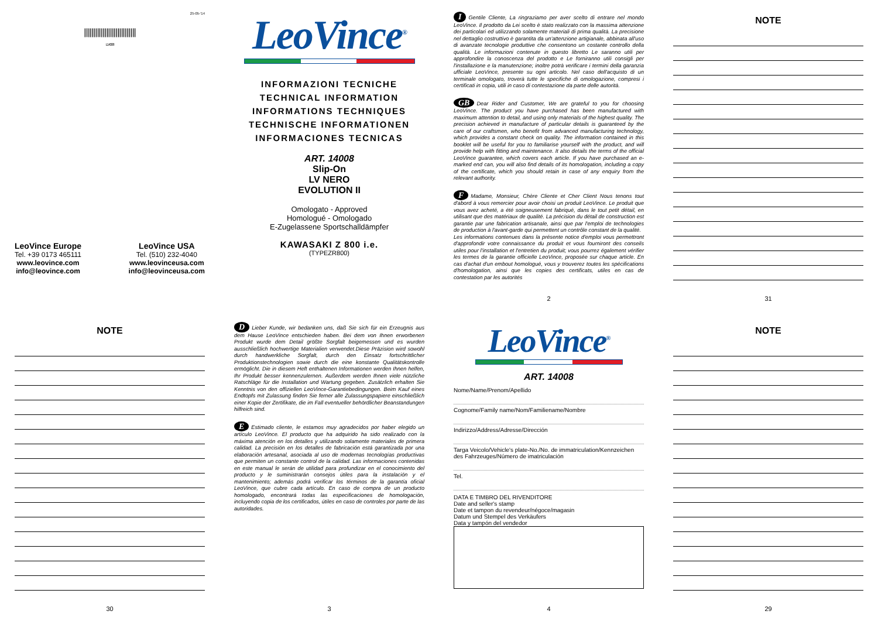25-05-'14
||||||||||||||||||||||||||||
L14008
LeoVince Europe
Tel. +39 0173 465111
www.leovince.com
info@leovince.com
LeoVince USA
Tel. (510) 232-4040
www.leovinceusa.com
info@leovinceusa.com
LeoVince<sup>®</sup>
INFORMAZIONI TECNICHE
TECHNICAL INFORMATION
INFORMATIONS TECHNIQUES
TECHNISCHE INFORMATIONEN
INFORMACIONES TECNICAS
ART. 14008
Slip-On
LV NERO
EVOLUTION II
Omologato - Approved
Homologué - Omologado
E-Zugelassene Sportschalldämpfer
KAWASAKI Z 800 i.e.
(TYPEZR800)
I Gentile Cliente, La ringraziamo per aver scelto di entrare nel mondo LeoVince. Il prodotto da Lei scelto è stato realizzato con la massima attenzione dei particolari ed utilizzando solamente materiali di prima qualità. La precisione nel dettaglio costruttivo è garantita da un'attenzione artigianale, abbinata all'uso di avanzate tecnologie produttive che consentono un costante controllo della qualità. Le informazioni contenute in questo libretto Le saranno utili per approfondire la conoscenza del prodotto e Le forniranno utili consigli per l'installazione e la manutenzione; inoltre potrà verificare i termini della garanzia ufficiale LeoVince, presente su ogni articolo. Nel caso dell'acquisto di un terminale omologato, troverà tutte le specifiche di omologazione, compresi i certificati in copia, utili in caso di contestazione da parte delle autorità.
GB Dear Rider and Customer, We are grateful to you for choosing LeoVince. The product you have purchased has been manufactured with maximum attention to detail, and using only materials of the highest quality. The precision achieved in manufacture of particular details is guaranteed by the care of our craftsmen, who benefit from advanced manufacturing technology, which provides a constant check on quality. The information contained in this booklet will be useful for you to familiarise yourself with the product, and will provide help with fitting and maintenance. It also details the terms of the official LeoVince guarantee, which covers each article. If you have purchased an e-marked end can, you will also find details of its homologation, including a copy of the certificate, which you should retain in case of any enquiry from the relevant authority.
F Madame, Monsieur, Chère Cliente et Cher Client Nous tenons tout d'abord à vous remercier pour avoir choisi un produit LeoVince. Le produit que vous avez acheté, a été soigneusement fabriqué, dans le tout petit détail, en utilisant que des matériaux de qualité. La précision du détail de construction est garantie par une fabrication artisanale, ainsi que par l'emploi de technologies de production à l'avant-garde qui permettent un contrôle constant de la qualité.
Les informations contenues dans la présente notice d'emploi vous permettront d'approfondir votre connaissance du produit et vous fourniront des conseils utiles pour l'installation et l'entretien du produit; vous pourrez également vérifier les termes de la garantie officielle LeoVince, proposée sur chaque article. En cas d'achat d'un embout homologué, vous y trouverez toutes les spécifications d'homologation, ainsi que les copies des certificats, utiles en cas de contestation par les autorités
2
NOTE
31
NOTE
30
D Lieber Kunde, wir bedanken uns, daß Sie sich für ein Erzeugnis aus dem Hause LeoVince entschieden haben. Bei dem von Ihnen erworbenen Produkt wurde dem Detail größte Sorgfalt beigemessen und es wurden ausschließlich hochwertige Materialien verwendet.Diese Präzision wird sowohl durch handwerkliche Sorgfalt, durch den Einsatz fortschrittlicher Produktionstechnologien sowie durch die eine konstante Qualitätskontrolle ermöglicht. Die in diesem Heft enthaltenen Informationen werden Ihnen helfen, Ihr Produkt besser kennenzulernen. Außerdem werden Ihnen viele nützliche Ratschläge für die Installation und Wartung gegeben. Zusätzlich erhalten Sie Kenntnis von den offiziellen LeoVince-Garantiebedingungen. Beim Kauf eines Endtopfs mit Zulassung finden Sie ferner alle Zulassungspapiere einschließlich einer Kopie der Zertifikate, die im Fall eventueller behördlicher Beanstandungen hilfreich sind.
E Estimado cliente, le estamos muy agradecidos por haber elegido un artículo LeoVince. El producto que ha adquirido ha sido realizado con la máxima atención en los detalles y utilizando solamente materiales de primera calidad. La precisión en los detalles de fabricación está garantizada por una elaboración artesanal, asociada al uso de modernas tecnologías productivas que permiten un constante control de la calidad. Las informaciones contenidas en este manual le serán de utilidad para profundizar en el conocimiento del producto y le suministrarán consejos útiles para la instalación y el mantenimiento; además podrá verificar los términos de la garantía oficial LeoVince, que cubre cada artículo. En caso de compra de un producto homologado, encontrará todas las especificaciones de homologación, incluyendo copia de los certificados, útiles en caso de controles por parte de las autoridades.
3
LeoVince<sup>®</sup>
ART. 14008
Nome/Name/Prenom/Apellido
Cognome/Family name/Nom/Familiename/Nombre
Indirizzo/Address/Adresse/Dirección
Targa Veicolo/Vehicle's plate-No./No. de immatriculation/Kennzeichen des Fahrzeuges/Número de imatriculación
Tel.
DATA E TIMBRO DEL RIVENDITORE
Date and seller's stamp
Date et tampon du revendeur/négoce/magasin
Datum und Stempel des Verkäufers
Data y tampón del vendedor
4
NOTE
29